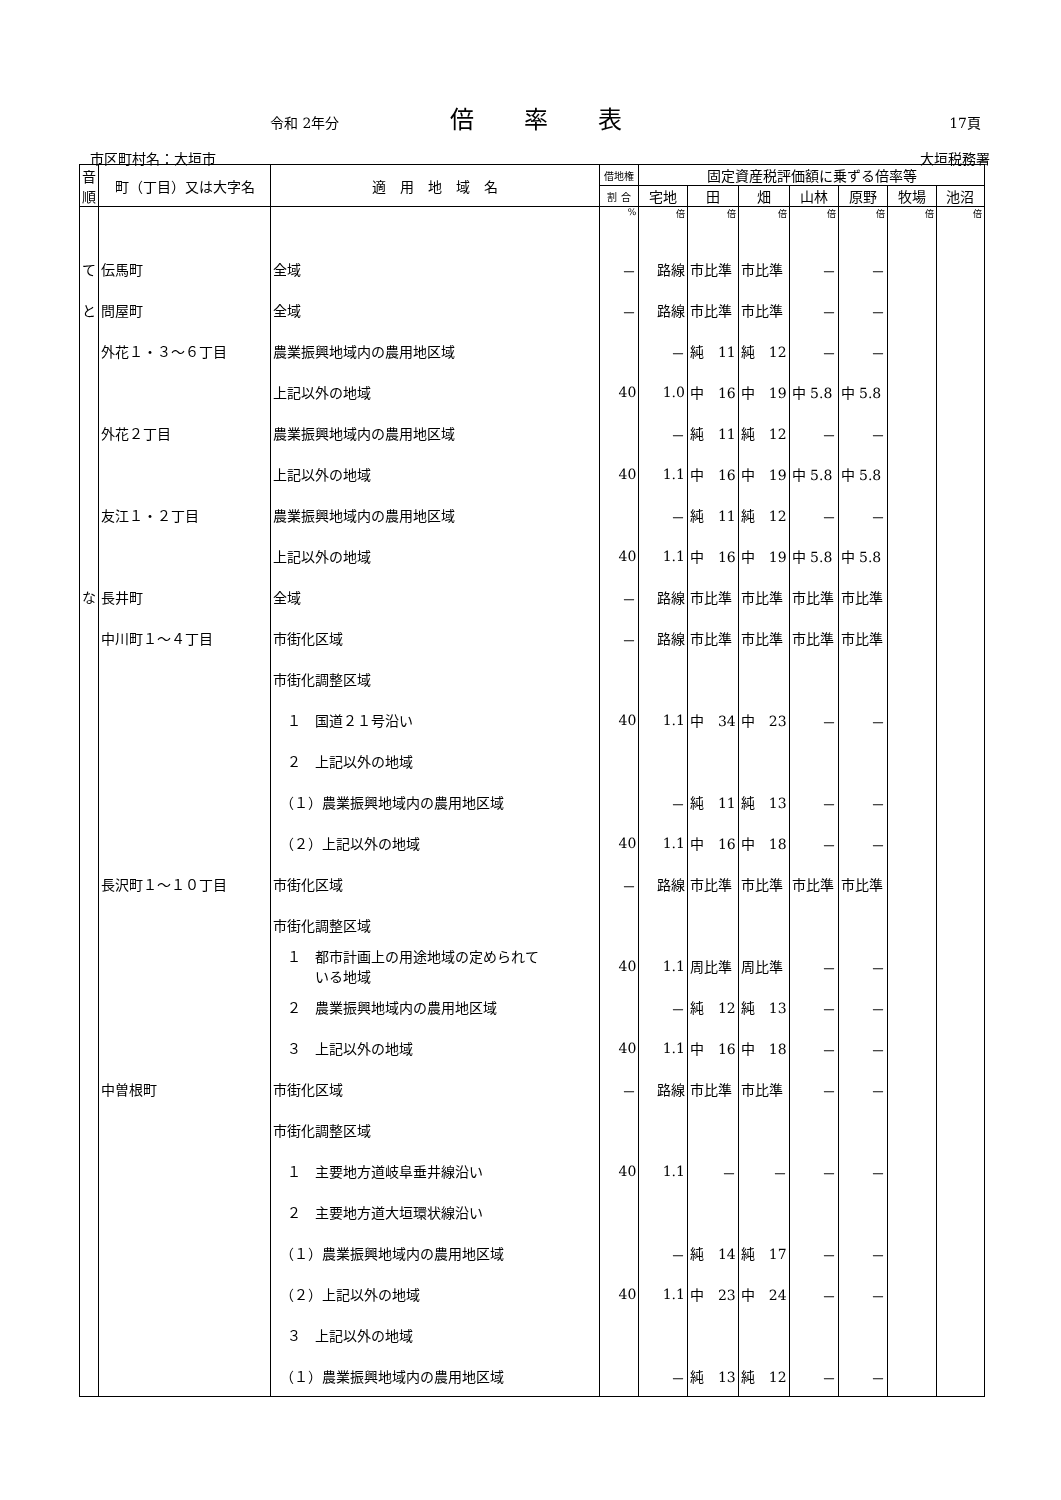令和 2年分 倍率表 17頁
市区町村名：大垣市 大垣税務署
| 音順 | 町（丁目）又は大字名 | 適 用 地 域 名 | 借地権 | 固定資産税評価額に乗ずる倍率等 | | | | | | |
| --- | --- | --- | --- | --- | --- | --- | --- | --- | --- | --- |
| | | | 割 合 | 宅地 | 田 | 畑 | 山林 | 原野 | 牧場 | 池沼 |
| | | | % | 倍 | 倍 | 倍 | 倍 | 倍 | 倍 | 倍 |
| て | 伝馬町 | 全域 | － | 路線 | 市比準 | 市比準 | － | － | | |
| と | 問屋町 | 全域 | － | 路線 | 市比準 | 市比準 | － | － | | |
| | 外花１・３～６丁目 | 農業振興地域内の農用地区域 | | － | 純 11 | 純 12 | － | － | | |
| | | 上記以外の地域 | 40 | 1.0 | 中 16 | 中 19 | 中 5.8 | 中 5.8 | | |
| | 外花２丁目 | 農業振興地域内の農用地区域 | | － | 純 11 | 純 12 | － | － | | |
| | | 上記以外の地域 | 40 | 1.1 | 中 16 | 中 19 | 中 5.8 | 中 5.8 | | |
| | 友江１・２丁目 | 農業振興地域内の農用地区域 | | － | 純 11 | 純 12 | － | － | | |
| | | 上記以外の地域 | 40 | 1.1 | 中 16 | 中 19 | 中 5.8 | 中 5.8 | | |
| な | 長井町 | 全域 | － | 路線 | 市比準 | 市比準 | 市比準 | 市比準 | | |
| | 中川町１～４丁目 | 市街化区域 | － | 路線 | 市比準 | 市比準 | 市比準 | 市比準 | | |
| | | 市街化調整区域 | | | | | | | | |
| | | １ 国道２１号沿い | 40 | 1.1 | 中 34 | 中 23 | － | － | | |
| | | ２ 上記以外の地域 | | | | | | | | |
| | | （１）農業振興地域内の農用地区域 | | － | 純 11 | 純 13 | － | － | | |
| | | （２）上記以外の地域 | 40 | 1.1 | 中 16 | 中 18 | － | － | | |
| | 長沢町１～１０丁目 | 市街化区域 | － | 路線 | 市比準 | 市比準 | 市比準 | 市比準 | | |
| | | 市街化調整区域 | | | | | | | | |
| | | １ 都市計画上の用途地域の定められて いる地域 | 40 | 1.1 | 周比準 | 周比準 | － | － | | |
| | | ２ 農業振興地域内の農用地区域 | | － | 純 12 | 純 13 | － | － | | |
| | | ３ 上記以外の地域 | 40 | 1.1 | 中 16 | 中 18 | － | － | | |
| | 中曽根町 | 市街化区域 | － | 路線 | 市比準 | 市比準 | － | － | | |
| | | 市街化調整区域 | | | | | | | | |
| | | １ 主要地方道岐阜垂井線沿い | 40 | 1.1 | － | － | － | － | | |
| | | ２ 主要地方道大垣環状線沿い | | | | | | | | |
| | | （１）農業振興地域内の農用地区域 | | － | 純 14 | 純 17 | － | － | | |
| | | （２）上記以外の地域 | 40 | 1.1 | 中 23 | 中 24 | － | － | | |
| | | ３ 上記以外の地域 | | | | | | | | |
| | | （１）農業振興地域内の農用地区域 | | － | 純 13 | 純 12 | － | － | | |